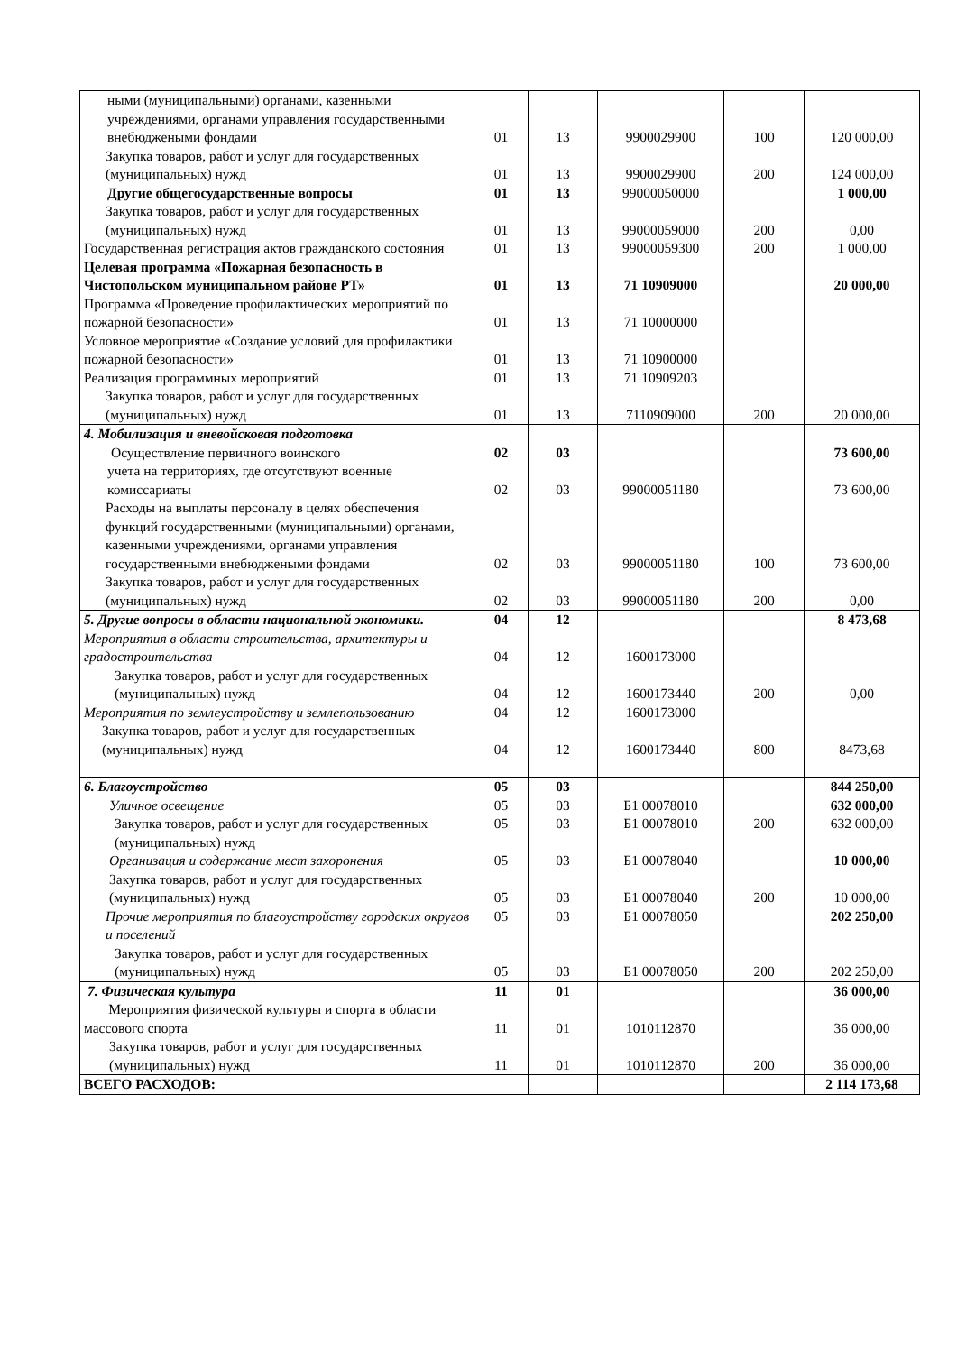| ными (муниципальными) органами, казенными учреждениями, органами управления государственными внебюджеными фондами | 01 | 13 | 9900029900 | 100 | 120 000,00 |
| Закупка товаров, работ и услуг для государственных (муниципальных) нужд | 01 | 13 | 9900029900 | 200 | 124 000,00 |
| Другие общегосударственные вопросы | 01 | 13 | 99000050000 | | 1 000,00 |
| Закупка товаров, работ и услуг для государственных (муниципальных) нужд | 01 | 13 | 99000059000 | 200 | 0,00 |
| Государственная регистрация актов гражданского состояния | 01 | 13 | 99000059300 | 200 | 1 000,00 |
| Целевая программа «Пожарная безопасность в Чистопольском муниципальном районе РТ» | 01 | 13 | 71 10909000 | | 20 000,00 |
| Программа «Проведение профилактических мероприятий по пожарной безопасности» | 01 | 13 | 71 10000000 | | |
| Условное мероприятие «Создание условий для профилактики пожарной безопасности» | 01 | 13 | 71 10900000 | | |
| Реализация программных мероприятий | 01 | 13 | 71 10909203 | | |
| Закупка товаров, работ и услуг для государственных (муниципальных) нужд | 01 | 13 | 7110909000 | 200 | 20 000,00 |
| 4. Мобилизация и вневойсковая подготовка Осуществление первичного воинского | 02 | 03 | | | 73 600,00 |
| учета на территориях, где отсутствуют военные комиссариаты | 02 | 03 | 99000051180 | | 73 600,00 |
| Расходы на выплаты персоналу в целях обеспечения функций государственными (муниципальными) органами, казенными учреждениями, органами управления государственными внебюджеными фондами | 02 | 03 | 99000051180 | 100 | 73 600,00 |
| Закупка товаров, работ и услуг для государственных (муниципальных) нужд | 02 | 03 | 99000051180 | 200 | 0,00 |
| 5. Другие вопросы в области национальной экономики. | 04 | 12 | | | 8 473,68 |
| Мероприятия в области строительства, архитектуры и градостроительства | 04 | 12 | 1600173000 | | |
| Закупка товаров, работ и услуг для государственных (муниципальных) нужд | 04 | 12 | 1600173440 | 200 | 0,00 |
| Мероприятия по землеустройству и землепользованию | 04 | 12 | 1600173000 | | |
| Закупка товаров, работ и услуг для государственных (муниципальных) нужд | 04 | 12 | 1600173440 | 800 | 8473,68 |
| 6. Благоустройство | 05 | 03 | | | 844 250,00 |
| Уличное освещение | 05 | 03 | Б1 00078010 | | 632 000,00 |
| Закупка товаров, работ и услуг для государственных (муниципальных) нужд | 05 | 03 | Б1 00078010 | 200 | 632 000,00 |
| Организация и содержание мест захоронения | 05 | 03 | Б1 00078040 | | 10 000,00 |
| Закупка товаров, работ и услуг для государственных (муниципальных) нужд | 05 | 03 | Б1 00078040 | 200 | 10 000,00 |
| Прочие мероприятия по благоустройству городских округов и поселений | 05 | 03 | Б1 00078050 | | 202 250,00 |
| Закупка товаров, работ и услуг для государственных (муниципальных) нужд | 05 | 03 | Б1 00078050 | 200 | 202 250,00 |
| 7. Физическая культура | 11 | 01 | | | 36 000,00 |
| Мероприятия физической культуры и спорта в области массового спорта | 11 | 01 | 1010112870 | | 36 000,00 |
| Закупка товаров, работ и услуг для государственных (муниципальных) нужд | 11 | 01 | 1010112870 | 200 | 36 000,00 |
| ВСЕГО РАСХОДОВ: | | | | | 2 114 173,68 |